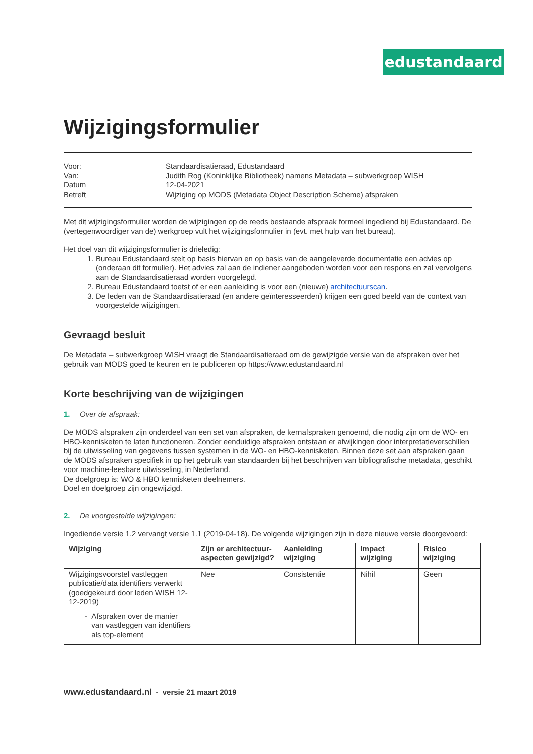edustandaard
Wijzigingsformulier
| Voor: | Standaardisatieraad, Edustandaard |
| Van: | Judith Rog (Koninklijke Bibliotheek) namens Metadata – subwerkgroep WISH |
| Datum | 12-04-2021 |
| Betreft | Wijziging op MODS (Metadata Object Description Scheme) afspraken |
Met dit wijzigingsformulier worden de wijzigingen op de reeds bestaande afspraak formeel ingediend bij Edustandaard. De (vertegenwoordiger van de) werkgroep vult het wijzigingsformulier in (evt. met hulp van het bureau).
Het doel van dit wijzigingsformulier is drieledig:
1. Bureau Edustandaard stelt op basis hiervan en op basis van de aangeleverde documentatie een advies op (onderaan dit formulier). Het advies zal aan de indiener aangeboden worden voor een respons en zal vervolgens aan de Standaardisatieraad worden voorgelegd.
2. Bureau Edustandaard toetst of er een aanleiding is voor een (nieuwe) architectuurscan.
3. De leden van de Standaardisatieraad (en andere geïnteresseerden) krijgen een goed beeld van de context van voorgestelde wijzigingen.
Gevraagd besluit
De Metadata – subwerkgroep WISH vraagt de Standaardisatieraad om de gewijzigde versie van de afspraken over het gebruik van MODS goed te keuren en te publiceren op https://www.edustandaard.nl
Korte beschrijving van de wijzigingen
1. Over de afspraak:
De MODS afspraken zijn onderdeel van een set van afspraken, de kernafspraken genoemd, die nodig zijn om de WO- en HBO-kennisketen te laten functioneren. Zonder eenduidige afspraken ontstaan er afwijkingen door interpretatieverschillen bij de uitwisseling van gegevens tussen systemen in de WO- en HBO-kennisketen. Binnen deze set aan afspraken gaan de MODS afspraken specifiek in op het gebruik van standaarden bij het beschrijven van bibliografische metadata, geschikt voor machine-leesbare uitwisseling, in Nederland.
De doelgroep is: WO & HBO kennisketen deelnemers.
Doel en doelgroep zijn ongewijzigd.
2. De voorgestelde wijzigingen:
Ingediende versie 1.2 vervangt versie 1.1 (2019-04-18). De volgende wijzigingen zijn in deze nieuwe versie doorgevoerd:
| Wijziging | Zijn er architectuur-aspecten gewijzigd? | Aanleiding wijziging | Impact wijziging | Risico wijziging |
| --- | --- | --- | --- | --- |
| Wijzigingsvoorstel vastleggen publicatie/data identifiers verwerkt (goedgekeurd door leden WISH 12-12-2019) - Afspraken over de manier van vastleggen van identifiers als top-element | Nee | Consistentie | Nihil | Geen |
www.edustandaard.nl - versie 21 maart 2019